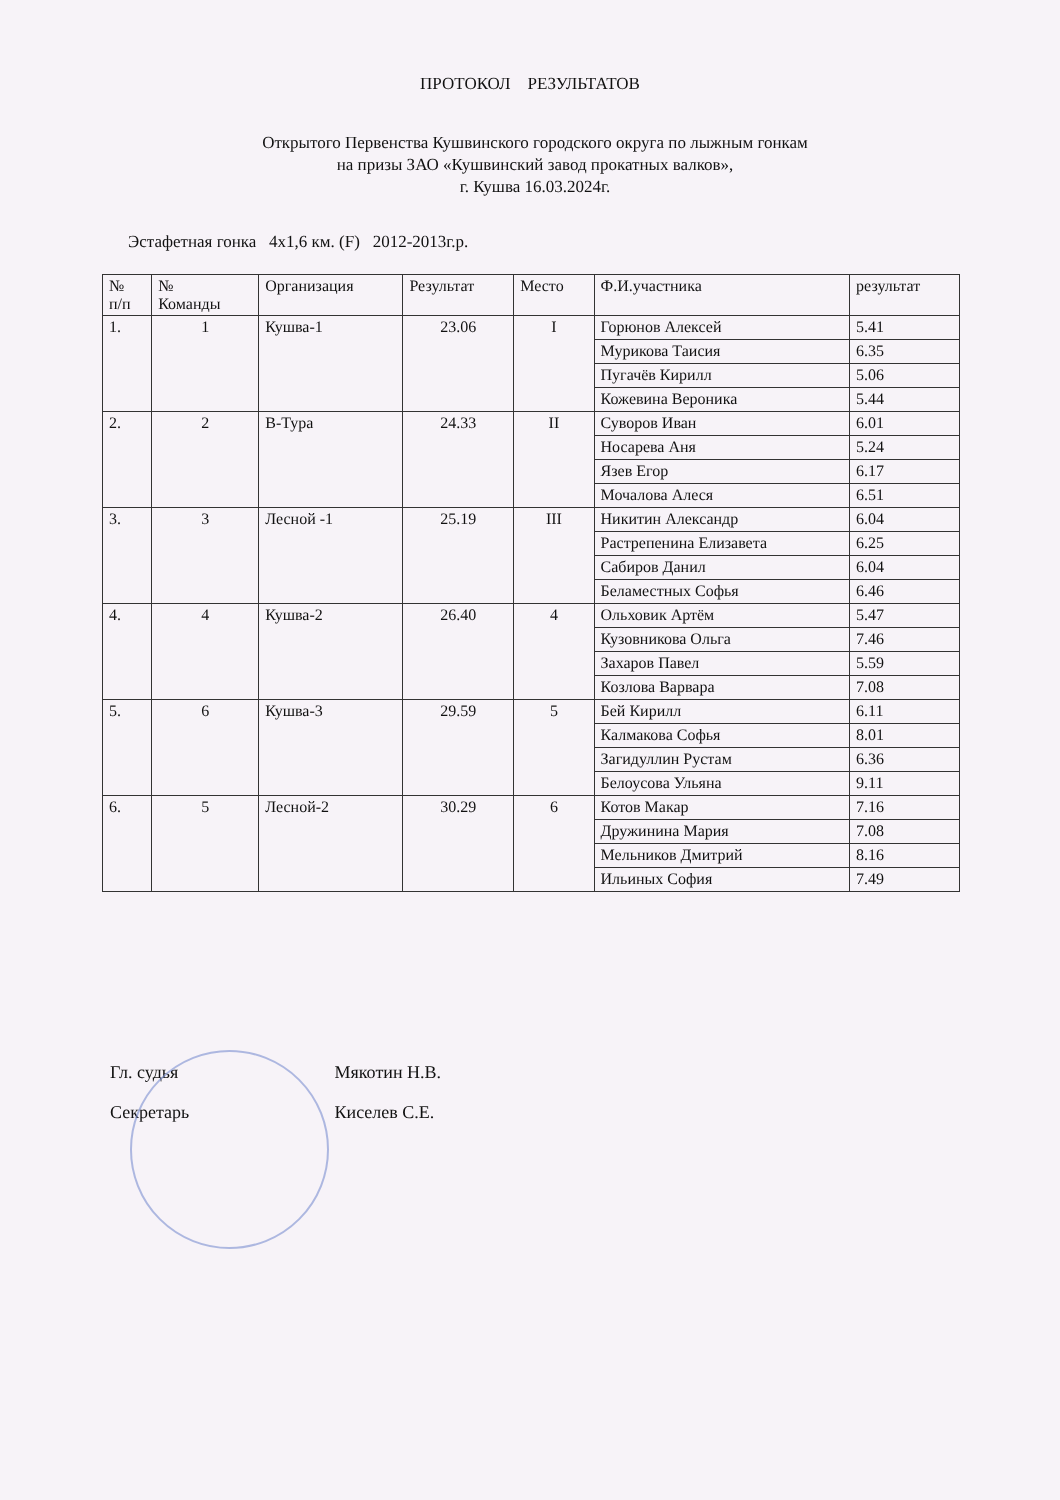ПРОТОКОЛ РЕЗУЛЬТАТОВ
Открытого Первенства Кушвинского городского округа по лыжным гонкам
на призы ЗАО «Кушвинский завод прокатных валков»,
г. Кушва 16.03.2024г.
Эстафетная гонка 4х1,6 км. (F) 2012-2013г.р.
| № п/п | № Команды | Организация | Результат | Место | Ф.И.участника | результат |
| --- | --- | --- | --- | --- | --- | --- |
| 1. | 1 | Кушва-1 | 23.06 | I | Горюнов Алексей | 5.41 |
| | | | | | Мурикова Таисия | 6.35 |
| | | | | | Пугачёв Кирилл | 5.06 |
| | | | | | Кожевина Вероника | 5.44 |
| 2. | 2 | В-Тура | 24.33 | II | Суворов Иван | 6.01 |
| | | | | | Носарева Аня | 5.24 |
| | | | | | Язев Егор | 6.17 |
| | | | | | Мочалова Алеся | 6.51 |
| 3. | 3 | Лесной -1 | 25.19 | III | Никитин Александр | 6.04 |
| | | | | | Растрепенина Елизавета | 6.25 |
| | | | | | Сабиров Данил | 6.04 |
| | | | | | Беламестных Софья | 6.46 |
| 4. | 4 | Кушва-2 | 26.40 | 4 | Ольховик Артём | 5.47 |
| | | | | | Кузовникова Ольга | 7.46 |
| | | | | | Захаров Павел | 5.59 |
| | | | | | Козлова Варвара | 7.08 |
| 5. | 6 | Кушва-3 | 29.59 | 5 | Бей Кирилл | 6.11 |
| | | | | | Калмакова Софья | 8.01 |
| | | | | | Загидуллин Рустам | 6.36 |
| | | | | | Белоусова Ульяна | 9.11 |
| 6. | 5 | Лесной-2 | 30.29 | 6 | Котов Макар | 7.16 |
| | | | | | Дружинина Мария | 7.08 |
| | | | | | Мельников Дмитрий | 8.16 |
| | | | | | Ильиных София | 7.49 |
Гл. судья Мякотин Н.В.
Секретарь Киселев С.Е.